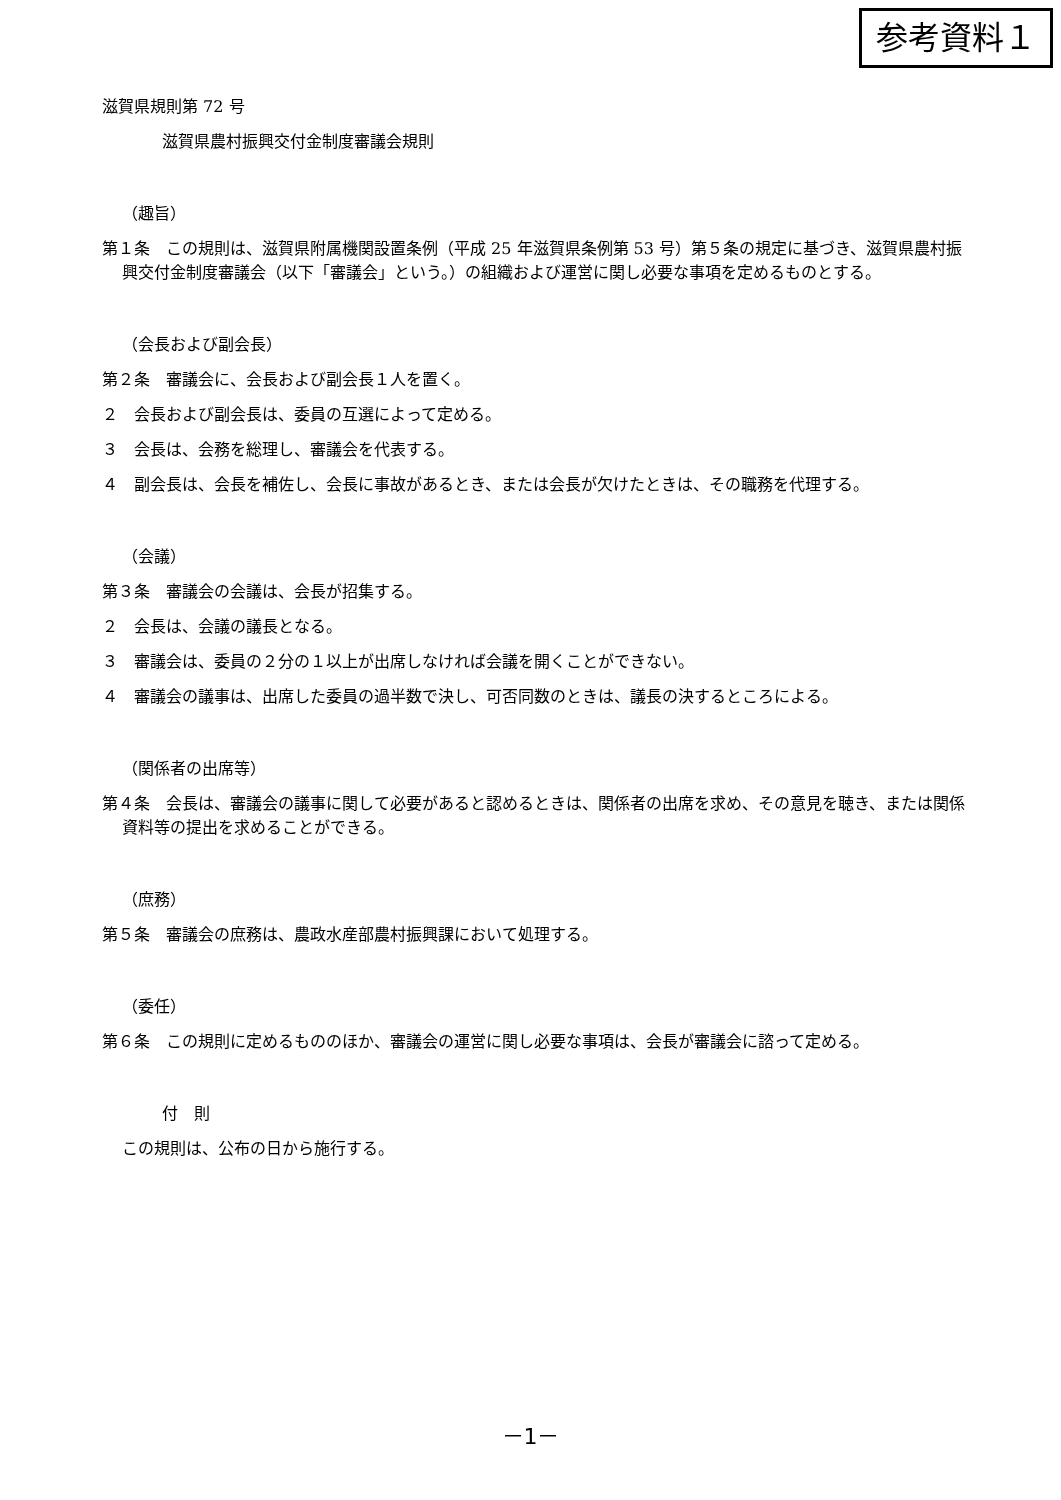参考資料１
滋賀県規則第 72 号
滋賀県農村振興交付金制度審議会規則
（趣旨）
第１条　この規則は、滋賀県附属機関設置条例（平成 25 年滋賀県条例第 53 号）第５条の規定に基づき、滋賀県農村振興交付金制度審議会（以下「審議会」という。）の組織および運営に関し必要な事項を定めるものとする。
（会長および副会長）
第２条　審議会に、会長および副会長１人を置く。
２　会長および副会長は、委員の互選によって定める。
３　会長は、会務を総理し、審議会を代表する。
４　副会長は、会長を補佐し、会長に事故があるとき、または会長が欠けたときは、その職務を代理する。
（会議）
第３条　審議会の会議は、会長が招集する。
２　会長は、会議の議長となる。
３　審議会は、委員の２分の１以上が出席しなければ会議を開くことができない。
４　審議会の議事は、出席した委員の過半数で決し、可否同数のときは、議長の決するところによる。
（関係者の出席等）
第４条　会長は、審議会の議事に関して必要があると認めるときは、関係者の出席を求め、その意見を聴き、または関係資料等の提出を求めることができる。
（庶務）
第５条　審議会の庶務は、農政水産部農村振興課において処理する。
（委任）
第６条　この規則に定めるもののほか、審議会の運営に関し必要な事項は、会長が審議会に諮って定める。
付　則
この規則は、公布の日から施行する。
－1－